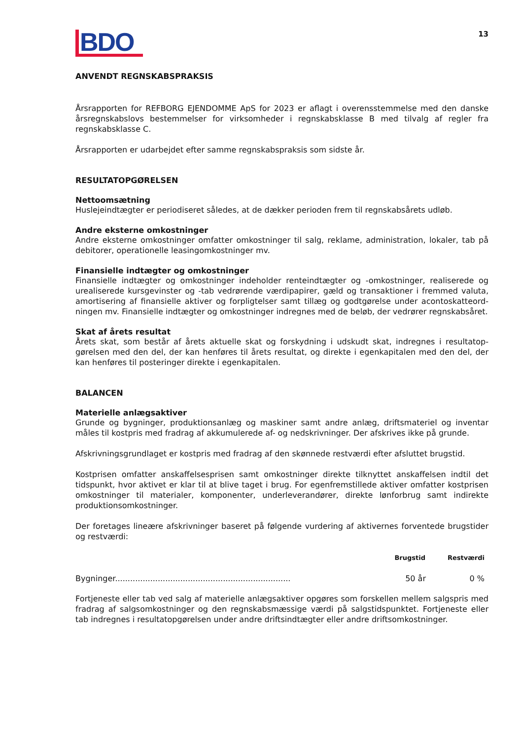BDO
13
ANVENDT REGNSKABSPRAKSIS
Årsrapporten for REFBORG EJENDOMME ApS for 2023 er aflagt i overensstemmelse med den danske års­regnskabslovs bestemmelser for virksomheder i regnskabsklasse B med tilvalg af regler fra regnskabs­klasse C.
Årsrapporten er udarbejdet efter samme regnskabspraksis som sidste år.
RESULTATOPGØRELSEN
Nettoomsætning
Huslejeindtægter er periodiseret således, at de dækker perioden frem til regnskabsårets udløb.
Andre eksterne omkostninger
Andre eksterne omkostninger omfatter omkostninger til salg, reklame, administration, lokaler, tab på debitorer, operationelle leasingomkostninger mv.
Finansielle indtægter og omkostninger
Finansielle indtægter og omkostninger indeholder renteindtægter og -omkostninger, realiserede og urealiserede kursgevinster og -tab vedrørende værdipapirer, gæld og transaktioner i fremmed valuta, amortisering af finansielle aktiver og forpligtelser samt tillæg og godtgørelse under acontoskatteord­ningen mv. Finansielle indtægter og omkostninger indregnes med de beløb, der vedrører regnskabsåret.
Skat af årets resultat
Årets skat, som består af årets aktuelle skat og forskydning i udskudt skat, indregnes i resultatop­gørelsen med den del, der kan henføres til årets resultat, og direkte i egenkapitalen med den del, der kan henføres til posteringer direkte i egenkapitalen.
BALANCEN
Materielle anlægsaktiver
Grunde og bygninger, produktionsanlæg og maskiner samt andre anlæg, driftsmateriel og inventar måles til kostpris med fradrag af akkumulerede af- og nedskrivninger. Der afskrives ikke på grunde.
Afskrivningsgrundlaget er kostpris med fradrag af den skønnede restværdi efter afsluttet brugstid.
Kostprisen omfatter anskaffelsesprisen samt omkostninger direkte tilknyttet anskaffelsen indtil det tidspunkt, hvor aktivet er klar til at blive taget i brug. For egenfremstillede aktiver omfatter kostprisen omkostninger til materialer, komponenter, underleverandører, direkte lønforbrug samt indirekte produktionsomkostninger.
Der foretages lineære afskrivninger baseret på følgende vurdering af aktivernes forventede brugstider og restværdi:
| | Brugstid | Restværdi |
| --- | --- | --- |
| Bygninger...................................................................... | 50 år | 0 % |
Fortjeneste eller tab ved salg af materielle anlægsaktiver opgøres som forskellen mellem salgspris med fradrag af salgsomkostninger og den regnskabsmæssige værdi på salgstidspunktet. Fortjeneste eller tab indregnes i resultatopgørelsen under andre driftsindtægter eller andre driftsomkostninger.